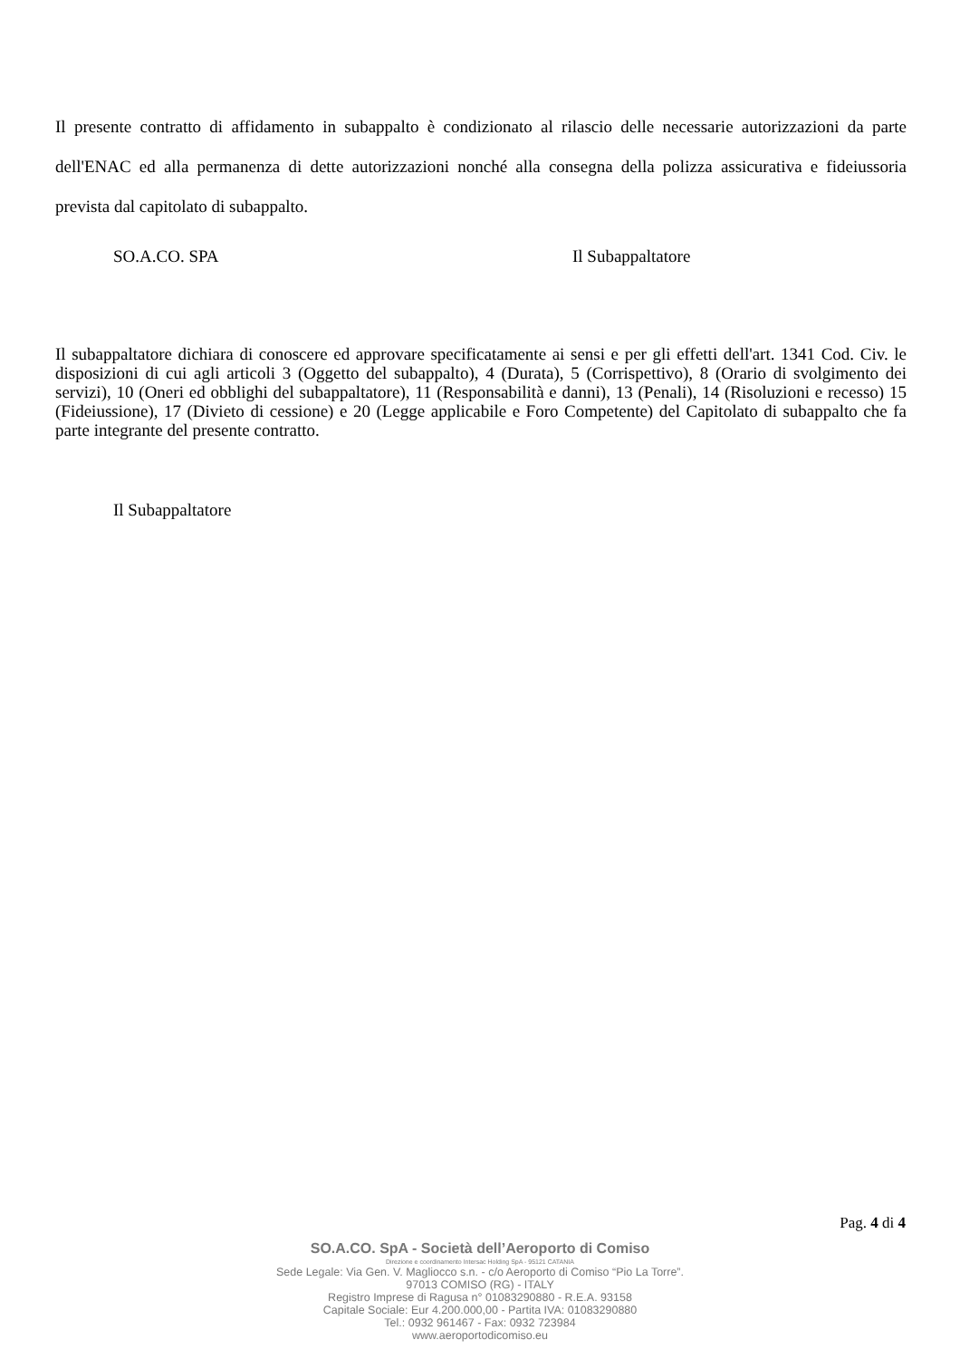Il presente contratto di affidamento in subappalto è condizionato al rilascio delle necessarie autorizzazioni da parte dell'ENAC ed alla permanenza di dette autorizzazioni nonché alla consegna della polizza assicurativa e fideiussoria prevista dal capitolato di subappalto.
SO.A.CO. SPA Il Subappaltatore
Il subappaltatore dichiara di conoscere ed approvare specificatamente ai sensi e per gli effetti dell'art. 1341 Cod. Civ. le disposizioni di cui agli articoli 3 (Oggetto del subappalto), 4 (Durata), 5 (Corrispettivo), 8 (Orario di svolgimento dei servizi), 10 (Oneri ed obblighi del subappaltatore), 11 (Responsabilità e danni), 13 (Penali), 14 (Risoluzioni e recesso) 15 (Fideiussione), 17 (Divieto di cessione) e 20 (Legge applicabile e Foro Competente) del Capitolato di subappalto che fa parte integrante del presente contratto.
Il Subappaltatore
Pag. 4 di 4
SO.A.CO. SpA - Società dell’Aeroporto di Comiso
Direzione e coordinamento Intersac Holding SpA - 95121 CATANIA
Sede Legale: Via Gen. V. Magliocco s.n. - c/o Aeroporto di Comiso “Pio La Torre”.
97013 COMISO (RG) - ITALY
Registro Imprese di Ragusa n° 01083290880 - R.E.A. 93158
Capitale Sociale: Eur 4.200.000,00 - Partita IVA: 01083290880
Tel.: 0932 961467 - Fax: 0932 723984
www.aeroportodicomiso.eu